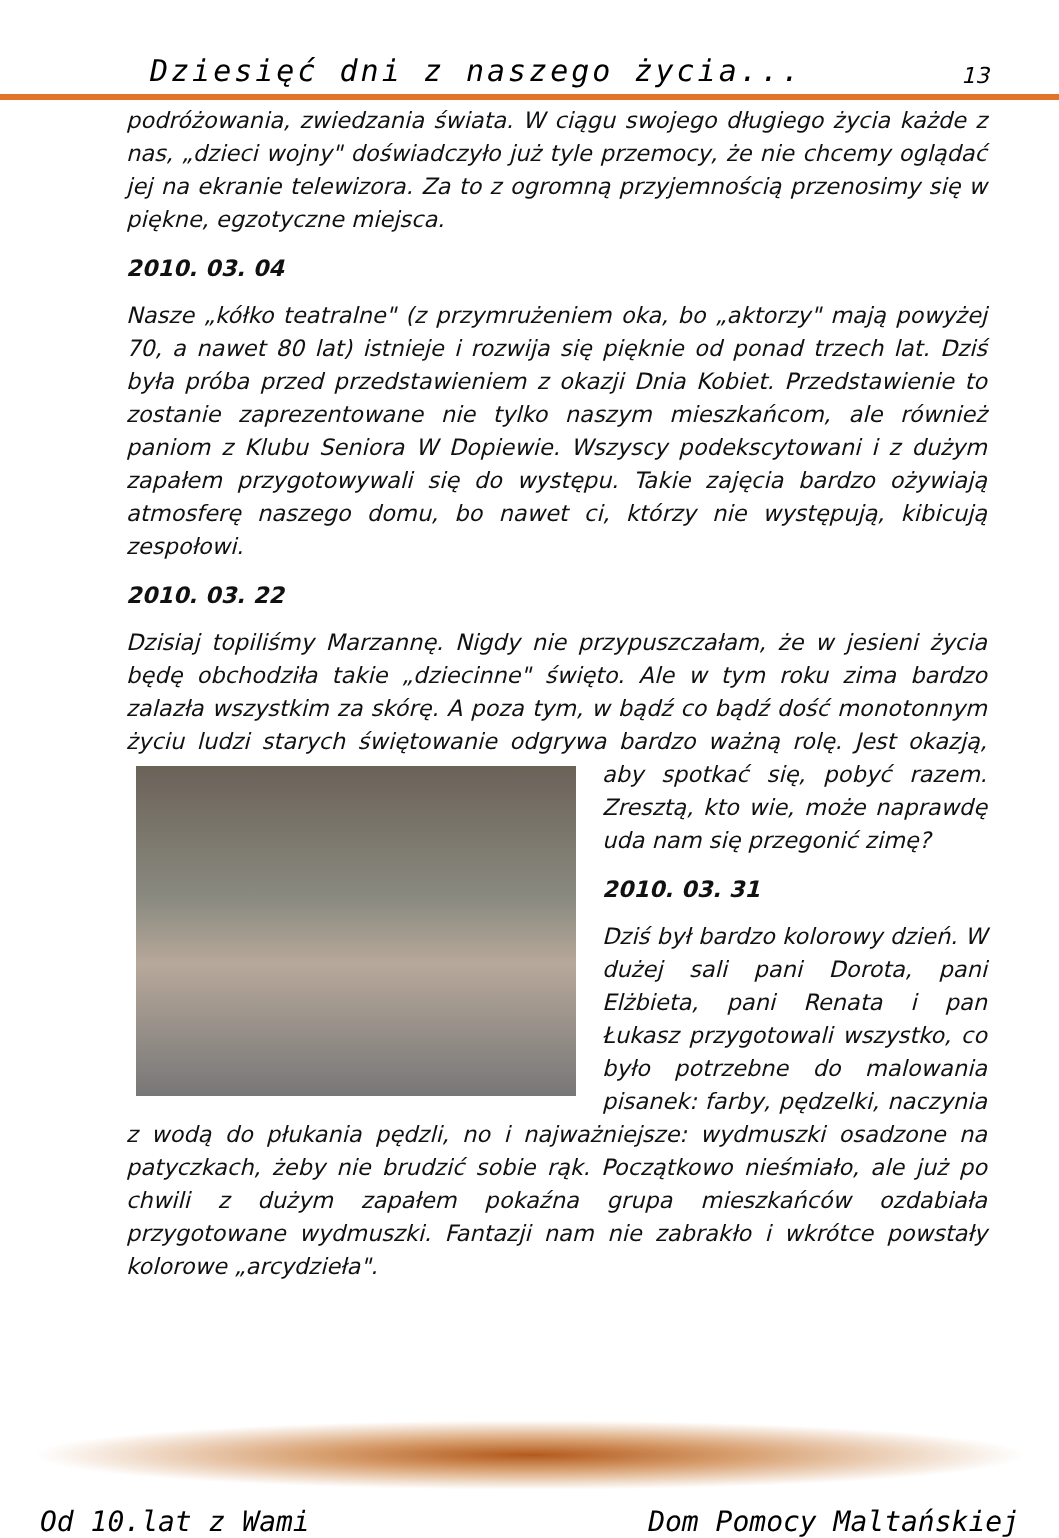Dziesięć dni z naszego życia... 13
podróżowania, zwiedzania świata. W ciągu swojego długiego życia każde z nas, „dzieci wojny" doświadczyło już tyle przemocy, że nie chcemy oglądać jej na ekranie telewizora. Za to z ogromną przyjemnością przenosimy się w piękne, egzotyczne miejsca.
2010. 03. 04
Nasze „kółko teatralne" (z przymrużeniem oka, bo „aktorzy" mają powyżej 70, a nawet 80 lat) istnieje i rozwija się pięknie od ponad trzech lat. Dziś była próba przed przedstawieniem z okazji Dnia Kobiet. Przedstawienie to zostanie zaprezentowane nie tylko naszym mieszkańcom, ale również paniom z Klubu Seniora W Dopiewie. Wszyscy podekscytowani i z dużym zapałem przygotowywali się do występu. Takie zajęcia bardzo ożywiają atmosferę naszego domu, bo nawet ci, którzy nie występują, kibicują zespołowi.
2010. 03. 22
Dzisiaj topiliśmy Marzannę. Nigdy nie przypuszczałam, że w jesieni życia będę obchodziła takie „dziecinne" święto. Ale w tym roku zima bardzo zalazła wszystkim za skórę. A poza tym, w bądź co bądź dość monotonnym życiu ludzi starych świętowanie odgrywa bardzo ważną rolę. Jest okazją, aby spotkać się, pobyć razem. Zresztą, kto wie, może naprawdę uda nam się przegonić zimę?
2010. 03. 31
Dziś był bardzo kolorowy dzień. W dużej sali pani Dorota, pani Elżbieta, pani Renata i pan Łukasz przygotowali wszystko, co było potrzebne do malowania pisanek: farby, pędzelki, naczynia z wodą do płukania pędzli, no i najważniejsze: wydmuszki osadzone na patyczkach, żeby nie brudzić sobie rąk. Początkowo nieśmiało, ale już po chwili z dużym zapałem pokaźna grupa mieszkańców ozdabiała przygotowane wydmuszki. Fantazji nam nie zabrakło i wkrótce powstały kolorowe „arcydzieła".
Od 10.lat z Wami Dom Pomocy Maltańskiej